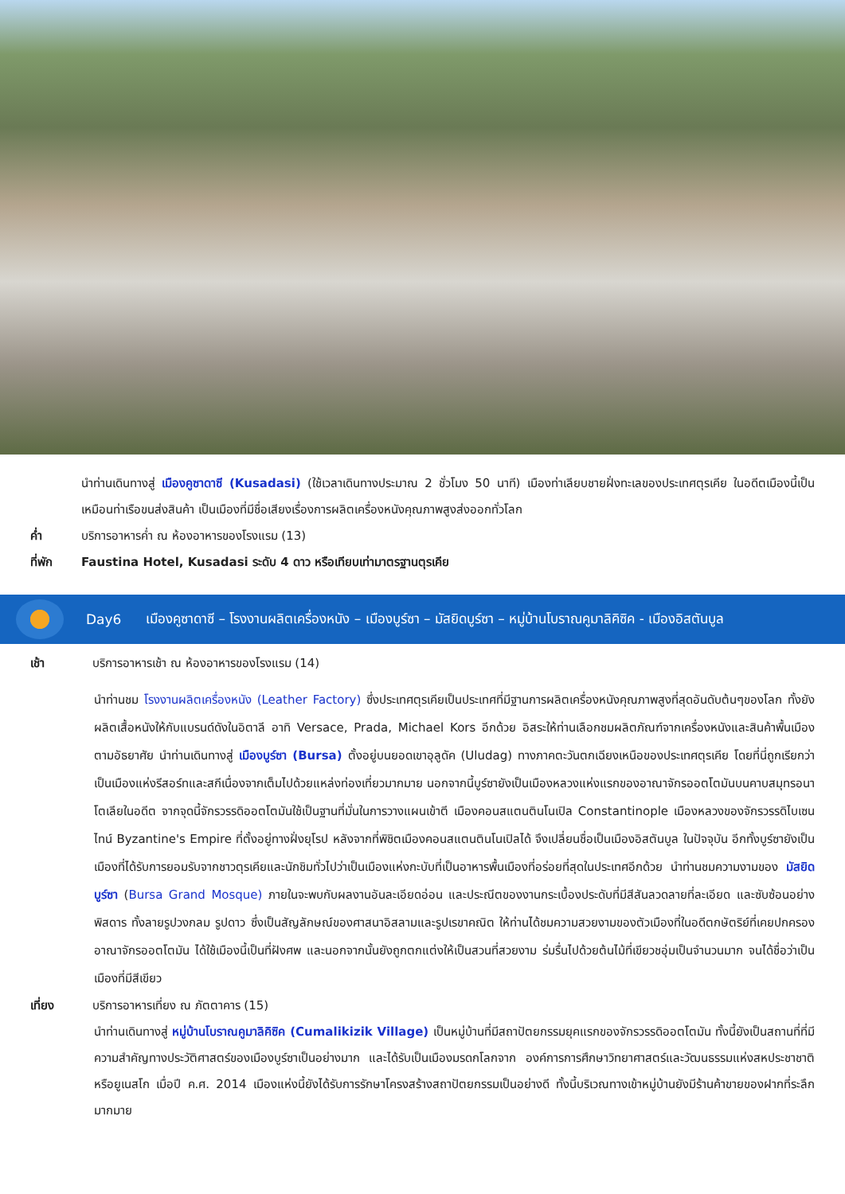นำท่านเดินทางสู่ เมืองคูซาดาซี (Kusadasi) (ใช้เวลาเดินทางประมาณ 2 ชั่วโมง 50 นาที) เมืองท่าเลียบชายฝั่งทะเลของประเทศตุรเคีย ในอดีตเมืองนี้เป็นเหมือนท่าเรือขนส่งสินค้า เป็นเมืองที่มีชื่อเสียงเรื่องการผลิตเครื่องหนังคุณภาพสูงส่งออกทั่วโลก
ค่ำ บริการอาหารค่ำ ณ ห้องอาหารของโรงแรม (13)
ที่พัก Faustina Hotel, Kusadasi ระดับ 4 ดาว หรือเทียบเท่ามาตรฐานตุรเคีย
Day6 เมืองคูซาดาซี – โรงงานผลิตเครื่องหนัง – เมืองบูร์ซา – มัสยิดบูร์ซา – หมู่บ้านโบราณคูมาลิคิซิค - เมืองอิสตันบูล
เช้า บริการอาหารเช้า ณ ห้องอาหารของโรงแรม (14)
นำท่านชม โรงงานผลิตเครื่องหนัง (Leather Factory) ซึ่งประเทศตุรเคียเป็นประเทศที่มีฐานการผลิตเครื่องหนังคุณภาพสูงที่สุดอันดับต้นๆของโลก ทั้งยังผลิตเสื้อหนังให้กับแบรนด์ดังในอิตาลี อาทิ Versace, Prada, Michael Kors อีกด้วย อิสระให้ท่านเลือกชมผลิตภัณฑ์จากเครื่องหนังและสินค้าพื้นเมืองตามอัธยาศัย นำท่านเดินทางสู่ เมืองบูร์ซา (Bursa) ตั้งอยู่บนยอดเขาอุลูดัค (Uludag) ทางภาคตะวันตกเฉียงเหนือของประเทศตุรเคีย โดยที่นี่ถูกเรียกว่าเป็นเมืองแห่งรีสอร์ทและสกีเนื่องจากเต็มไปด้วยแหล่งท่องเที่ยวมากมาย นอกจากนี้บูร์ซายังเป็นเมืองหลวงแห่งแรกของอาณาจักรออตโตมันบนคาบสมุทรอนาโตเลียในอดีต จากจุดนี้จักรวรรดิออตโตมันใช้เป็นฐานที่มั่นในการวางแผนเข้าตี เมืองคอนสแตนตินโนเปิล Constantinople เมืองหลวงของจักรวรรดิไบเซนไทน์ Byzantine's Empire ที่ตั้งอยู่ทางฝั่งยุโรป หลังจากที่พิชิตเมืองคอนสแตนตินโนเปิลได้ จึงเปลี่ยนชื่อเป็นเมืองอิสตันบูล ในปัจจุบัน อีกทั้งบูร์ซายังเป็นเมืองที่ได้รับการยอมรับจากชาวตุรเคียและนักชิมทั่วไปว่าเป็นเมืองแห่งกะบับที่เป็นอาหารพื้นเมืองที่อร่อยที่สุดในประเทศอีกด้วย นำท่านชมความงามของ มัสยิดบูร์ซา (Bursa Grand Mosque) ภายในจะพบกับผลงานอันละเอียดอ่อน และประณีตของงานกระเบื้องประดับที่มีสีสันลวดลายที่ละเอียด และซับซ้อนอย่างพิสดาร ทั้งลายรูปวงกลม รูปดาว ซึ่งเป็นสัญลักษณ์ของศาสนาอิสลามและรูปเรขาคณิต ให้ท่านได้ชมความสวยงามของตัวเมืองที่ในอดีตกษัตริย์ที่เคยปกครองอาณาจักรออตโตมัน ได้ใช้เมืองนี้เป็นที่ฝังศพ และนอกจากนั้นยังถูกตกแต่งให้เป็นสวนที่สวยงาม ร่มรื่นไปด้วยต้นไม้ที่เขียวชอุ่มเป็นจำนวนมาก จนได้ชื่อว่าเป็นเมืองที่มีสีเขียว
เที่ยง บริการอาหารเที่ยง ณ ภัตตาคาร (15)
นำท่านเดินทางสู่ หมู่บ้านโบราณคูมาลิคิซิค (Cumalikizik Village) เป็นหมู่บ้านที่มีสถาปัตยกรรมยุคแรกของจักรวรรดิออตโตมัน ทั้งนี้ยังเป็นสถานที่ที่มีความสำคัญทางประวัติศาสตร์ของเมืองบูร์ซาเป็นอย่างมาก และได้รับเป็นเมืองมรดกโลกจาก องค์การการศึกษาวิทยาศาสตร์และวัฒนธรรมแห่งสหประชาชาติ หรือยูเนสโก เมื่อปี ค.ศ. 2014 เมืองแห่งนี้ยังได้รับการรักษาโครงสร้างสถาปัตยกรรมเป็นอย่างดี ทั้งนี้บริเวณทางเข้าหมู่บ้านยังมีร้านค้าขายของฝากที่ระลึกมากมาย